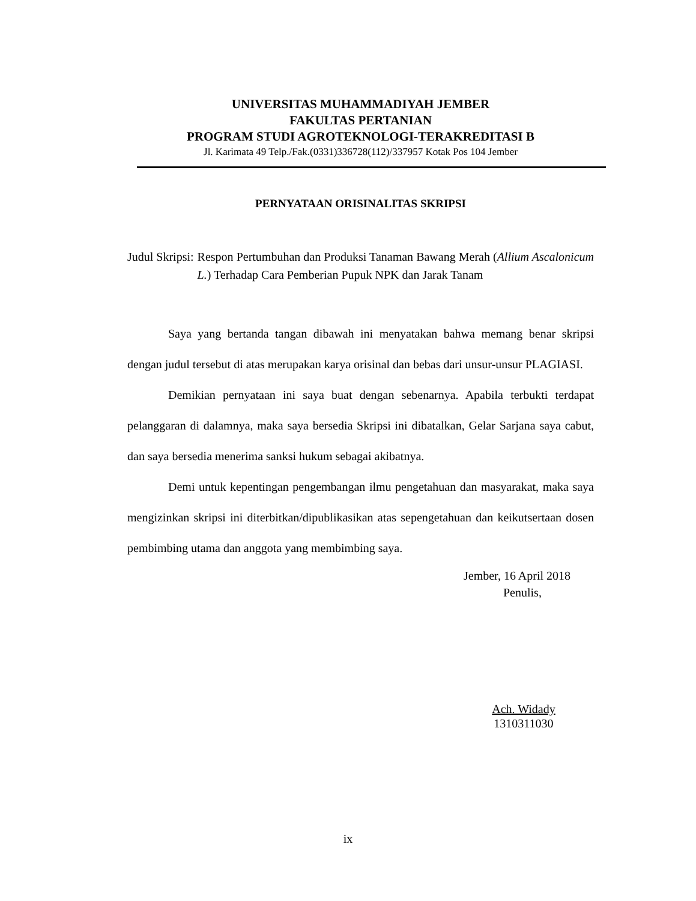UNIVERSITAS MUHAMMADIYAH JEMBER
FAKULTAS PERTANIAN
PROGRAM STUDI AGROTEKNOLOGI-TERAKREDITASI B
Jl. Karimata 49 Telp./Fak.(0331)336728(112)/337957 Kotak Pos 104 Jember
PERNYATAAN ORISINALITAS SKRIPSI
Judul Skripsi: Respon Pertumbuhan dan Produksi Tanaman Bawang Merah (Allium Ascalonicum L.) Terhadap Cara Pemberian Pupuk NPK dan Jarak Tanam
Saya yang bertanda tangan dibawah ini menyatakan bahwa memang benar skripsi dengan judul tersebut di atas merupakan karya orisinal dan bebas dari unsur-unsur PLAGIASI.
Demikian pernyataan ini saya buat dengan sebenarnya. Apabila terbukti terdapat pelanggaran di dalamnya, maka saya bersedia Skripsi ini dibatalkan, Gelar Sarjana saya cabut, dan saya bersedia menerima sanksi hukum sebagai akibatnya.
Demi untuk kepentingan pengembangan ilmu pengetahuan dan masyarakat, maka saya mengizinkan skripsi ini diterbitkan/dipublikasikan atas sepengetahuan dan keikutsertaan dosen pembimbing utama dan anggota yang membimbing saya.
Jember, 16 April 2018
Penulis,
Ach. Widady
1310311030
ix